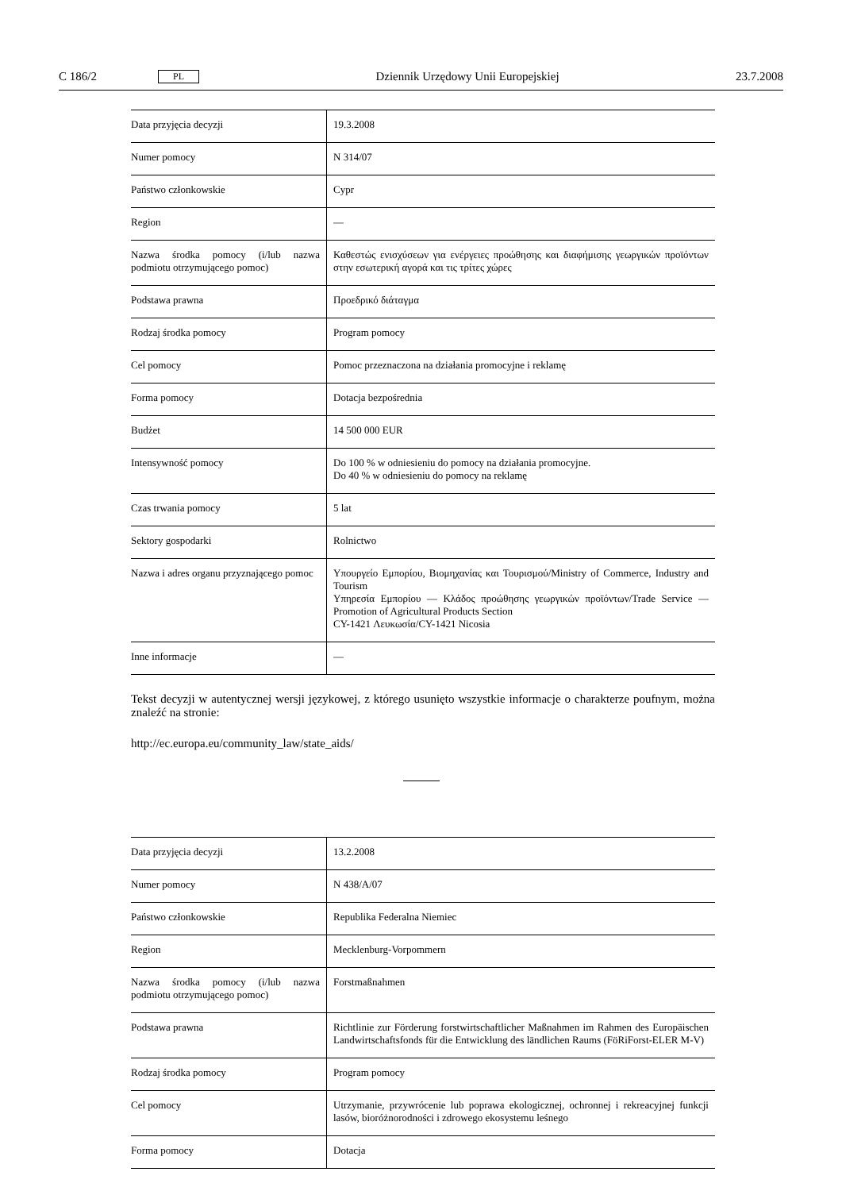C 186/2 PL Dziennik Urzędowy Unii Europejskiej 23.7.2008
| Data przyjęcia decyzji | 19.3.2008 |
| Numer pomocy | N 314/07 |
| Państwo członkowskie | Cypr |
| Region | — |
| Nazwa środka pomocy (i/lub nazwa podmiotu otrzymującego pomoc) | Καθεστώς ενισχύσεων για ενέργειες προώθησης και διαφήμισης γεωργικών προϊόντων στην εσωτερική αγορά και τις τρίτες χώρες |
| Podstawa prawna | Προεδρικό διάταγμα |
| Rodzaj środka pomocy | Program pomocy |
| Cel pomocy | Pomoc przeznaczona na działania promocyjne i reklamę |
| Forma pomocy | Dotacja bezpośrednia |
| Budżet | 14 500 000 EUR |
| Intensywność pomocy | Do 100 % w odniesieniu do pomocy na działania promocyjne. Do 40 % w odniesieniu do pomocy na reklamę |
| Czas trwania pomocy | 5 lat |
| Sektory gospodarki | Rolnictwo |
| Nazwa i adres organu przyznającego pomoc | Υπουργείο Εμπορίου, Βιομηχανίας και Τουρισμού/Ministry of Commerce, Industry and Tourism Υπηρεσία Εμπορίου — Κλάδος προώθησης γεωργικών προϊόντων/Trade Service — Promotion of Agricultural Products Section CY-1421 Λευκωσία/CY-1421 Nicosia |
| Inne informacje | — |
Tekst decyzji w autentycznej wersji językowej, z którego usunięto wszystkie informacje o charakterze poufnym, można znaleźć na stronie:
http://ec.europa.eu/community_law/state_aids/
| Data przyjęcia decyzji | 13.2.2008 |
| Numer pomocy | N 438/A/07 |
| Państwo członkowskie | Republika Federalna Niemiec |
| Region | Mecklenburg-Vorpommern |
| Nazwa środka pomocy (i/lub nazwa podmiotu otrzymującego pomoc) | Forstmaßnahmen |
| Podstawa prawna | Richtlinie zur Förderung forstwirtschaftlicher Maßnahmen im Rahmen des Europäischen Landwirtschaftsfonds für die Entwicklung des ländlichen Raums (FöRiForst-ELER M-V) |
| Rodzaj środka pomocy | Program pomocy |
| Cel pomocy | Utrzymanie, przywrócenie lub poprawa ekologicznej, ochronnej i rekreacyjnej funkcji lasów, bioróżnorodności i zdrowego ekosystemu leśnego |
| Forma pomocy | Dotacja |